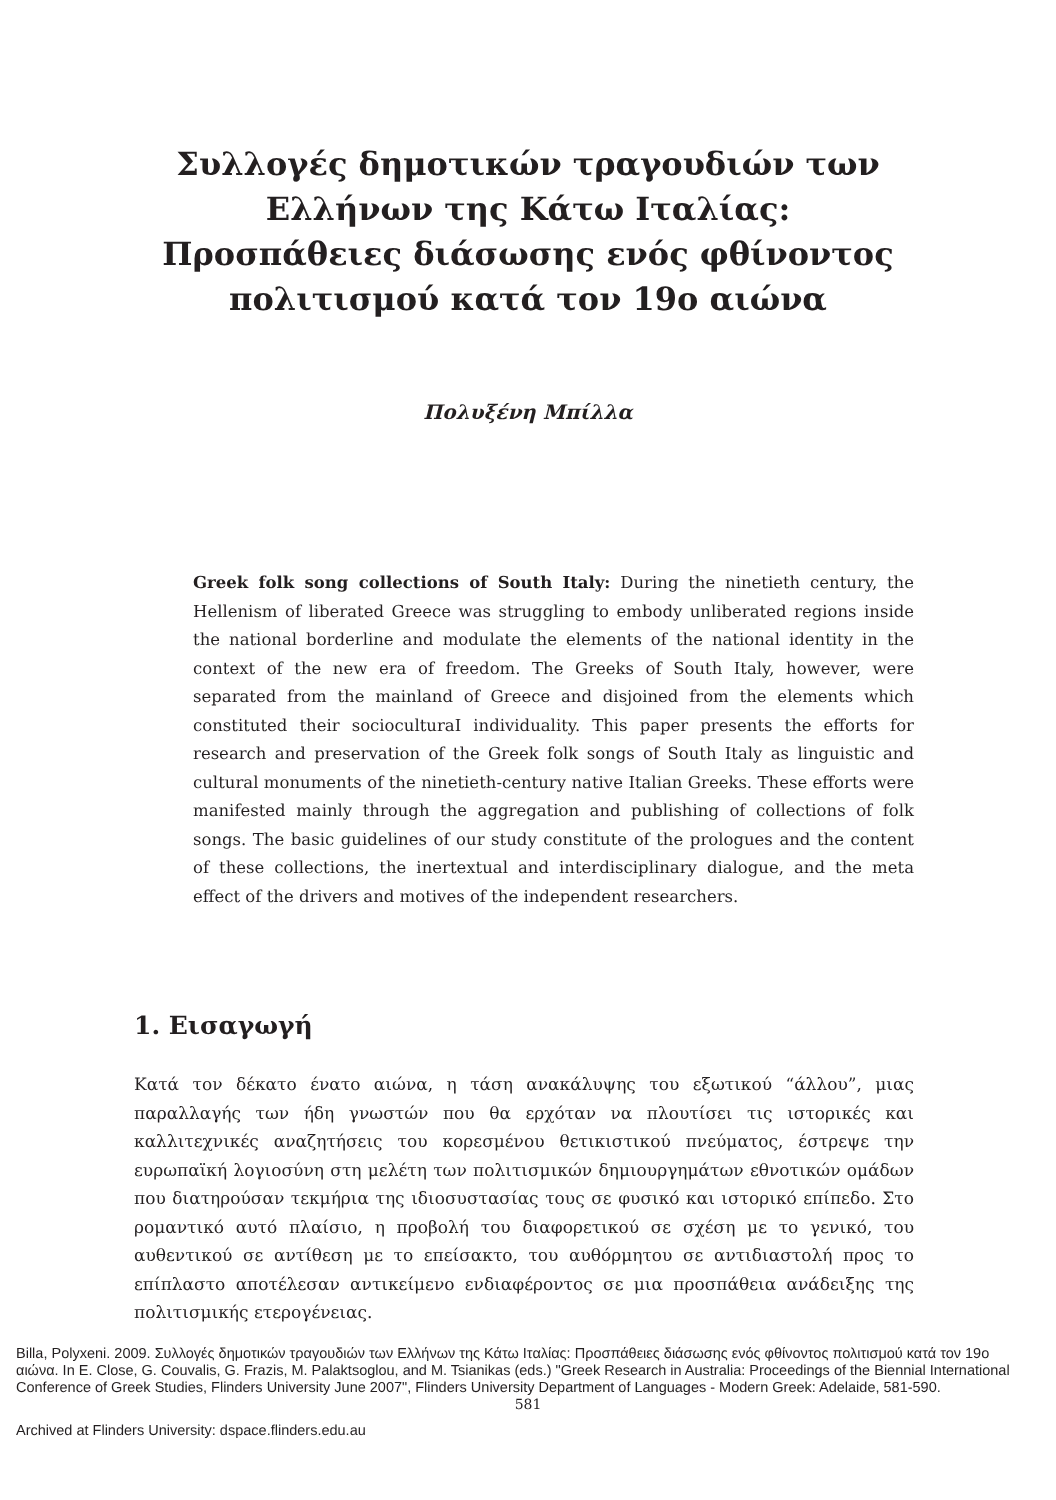Συλλογές δημοτικών τραγουδιών των Ελλήνων της Κάτω Ιταλίας: Προσπάθειες διάσωσης ενός φθίνοντος πολιτισμού κατά τον 19ο αιώνα
Πολυξένη Μπίλλα
Greek folk song collections of South Italy: During the ninetieth century, the Hellenism of liberated Greece was struggling to embody unliberated regions inside the national borderline and modulate the elements of the national identity in the context of the new era of freedom. The Greeks of South Italy, however, were separated from the mainland of Greece and disjoined from the elements which constituted their socioculturaI individuality. This paper presents the efforts for research and preservation of the Greek folk songs of South Italy as linguistic and cultural monuments of the ninetieth-century native Italian Greeks. These efforts were manifested mainly through the aggregation and publishing of collections of folk songs. The basic guidelines of our study constitute of the prologues and the content of these collections, the inertextual and interdisciplinary dialogue, and the meta effect of the drivers and motives of the independent researchers.
1. Εισαγωγή
Κατά τον δέκατο ένατο αιώνα, η τάση ανακάλυψης του εξωτικού “άλλου”, μιας παραλλαγής των ήδη γνωστών που θα ερχόταν να πλουτίσει τις ιστορικές και καλλιτεχνικές αναζητήσεις του κορεσμένου θετικιστικού πνεύματος, έστρεψε την ευρωπαϊκή λογιοσύνη στη μελέτη των πολιτισμικών δημιουργημάτων εθνοτικών ομάδων που διατηρούσαν τεκμήρια της ιδιοσυστασίας τους σε φυσικό και ιστορικό επίπεδο. Στο ρομαντικό αυτό πλαίσιο, η προβολή του διαφορετικού σε σχέση με το γενικό, του αυθεντικού σε αντίθεση με το επείσακτο, του αυθόρμητου σε αντιδιαστολή προς το επίπλαστο αποτέλεσαν αντικείμενο ενδιαφέροντος σε μια προσπάθεια ανάδειξης της πολιτισμικής ετερογένειας.
Billa, Polyxeni. 2009. Συλλογές δημοτικών τραγουδιών των Ελλήνων της Κάτω Ιταλίας: Προσπάθειες διάσωσης ενός φθίνοντος πολιτισμού κατά τον 19ο αιώνα. In E. Close, G. Couvalis, G. Frazis, M. Palaktsoglou, and M. Tsianikas (eds.) "Greek Research in Australia: Proceedings of the Biennial International Conference of Greek Studies, Flinders University June 2007", Flinders University Department of Languages - Modern Greek: Adelaide, 581-590.
581
Archived at Flinders University: dspace.flinders.edu.au